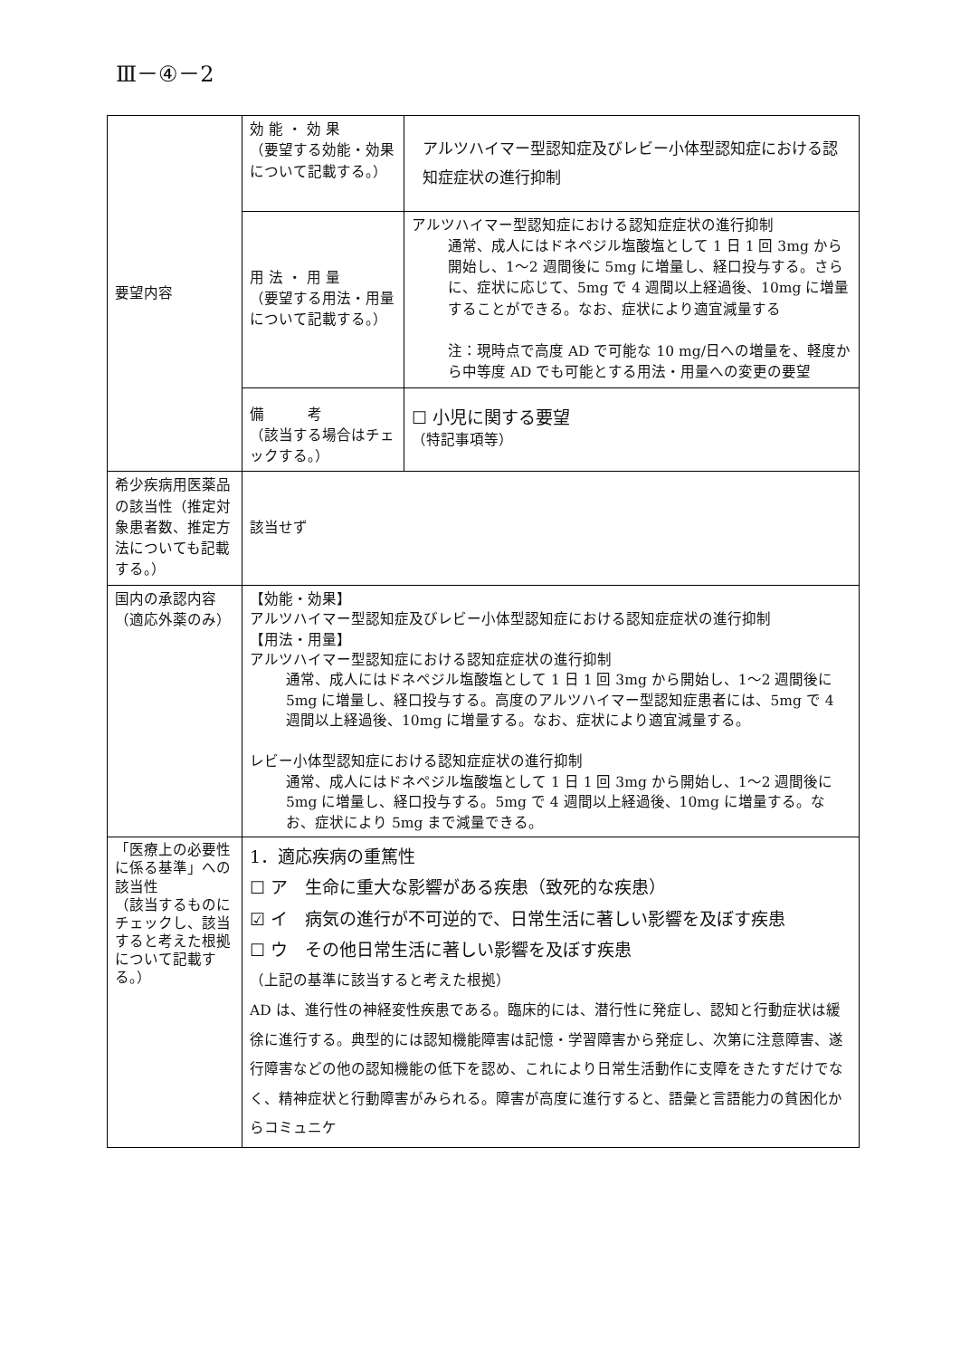Ⅲ－④－2
| 要望内容 | 効 能 ・ 効 果 （要望する効能・効果について記載する。） | アルツハイマー型認知症及びレビー小体型認知症における認知症症状の進行抑制 |
| | 用 法 ・ 用 量 （要望する用法・用量について記載する。） | アルツハイマー型認知症における認知症症状の進行抑制 通常、成人にはドネペジル塩酸塩として 1 日 1 回 3mg から開始し、1〜2 週間後に 5mg に増量し、経口投与する。さらに、症状に応じて、5mg で 4 週間以上経過後、10mg に増量することができる。なお、症状により適宜減量する 注：現時点で高度 AD で可能な 10 mg/日への増量を、軽度から中等度 AD でも可能とする用法・用量への変更の要望 |
| | 備 考 （該当する場合はチェックする。） | ☐ 小児に関する要望 （特記事項等） |
| 希少疾病用医薬品の該当性（推定対象患者数、推定方法についても記載する。） | 該当せず | |
| 国内の承認内容（適応外薬のみ） | 【効能・効果】 アルツハイマー型認知症及びレビー小体型認知症における認知症症状の進行抑制 【用法・用量】 アルツハイマー型認知症における認知症症状の進行抑制 通常、成人にはドネペジル塩酸塩として 1 日 1 回 3mg から開始し、1〜2 週間後に 5mg に増量し、経口投与する。高度のアルツハイマー型認知症患者には、5mg で 4 週間以上経過後、10mg に増量する。なお、症状により適宜減量する。 レビー小体型認知症における認知症症状の進行抑制 通常、成人にはドネペジル塩酸塩として 1 日 1 回 3mg から開始し、1〜2 週間後に 5mg に増量し、経口投与する。5mg で 4 週間以上経過後、10mg に増量する。なお、症状により 5mg まで減量できる。 | |
| 「医療上の必要性に係る基準」への該当性 （該当するものにチェックし、該当すると考えた根拠について記載する。） | 1．適応疾病の重篤性 ☐ ア 生命に重大な影響がある疾患（致死的な疾患） ☑ イ 病気の進行が不可逆的で、日常生活に著しい影響を及ぼす疾患 ☐ ウ その他日常生活に著しい影響を及ぼす疾患 （上記の基準に該当すると考えた根拠） AD は、進行性の神経変性疾患である。臨床的には、潜行性に発症し、認知と行動症状は緩徐に進行する。典型的には認知機能障害は記憶・学習障害から発症し、次第に注意障害、遂行障害などの他の認知機能の低下を認め、これにより日常生活動作に支障をきたすだけでなく、精神症状と行動障害がみられる。障害が高度に進行すると、語彙と言語能力の貧困化からコミュニケ | |